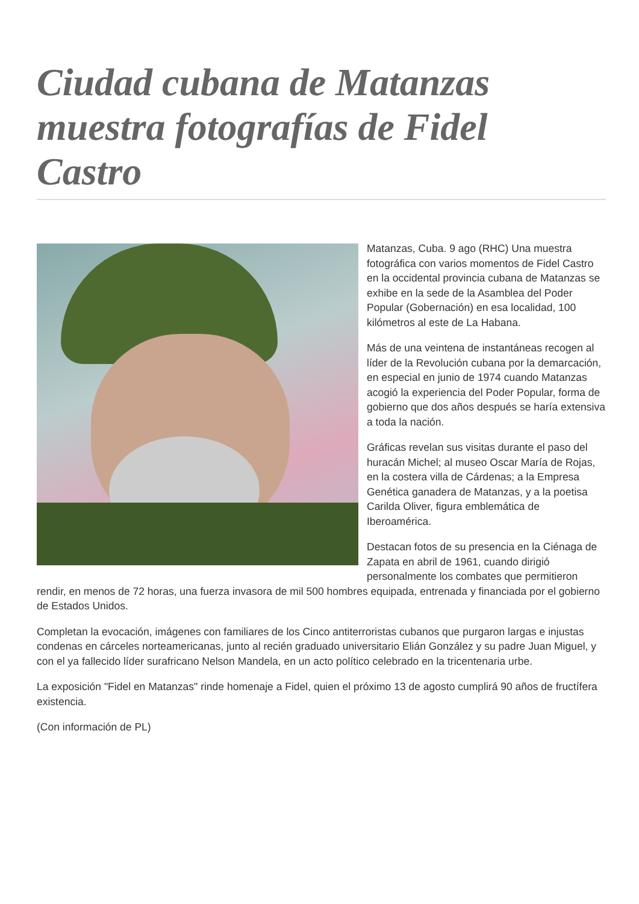Ciudad cubana de Matanzas muestra fotografías de Fidel Castro
Matanzas, Cuba. 9 ago (RHC) Una muestra fotográfica con varios momentos de Fidel Castro en la occidental provincia cubana de Matanzas se exhibe en la sede de la Asamblea del Poder Popular (Gobernación) en esa localidad, 100 kilómetros al este de La Habana.
Más de una veintena de instantáneas recogen al líder de la Revolución cubana por la demarcación, en especial en junio de 1974 cuando Matanzas acogió la experiencia del Poder Popular, forma de gobierno que dos años después se haría extensiva a toda la nación.
Gráficas revelan sus visitas durante el paso del huracán Michel; al museo Oscar María de Rojas, en la costera villa de Cárdenas; a la Empresa Genética ganadera de Matanzas, y a la poetisa Carilda Oliver, figura emblemática de Iberoamérica.
Destacan fotos de su presencia en la Ciénaga de Zapata en abril de 1961, cuando dirigió personalmente los combates que permitieron rendir, en menos de 72 horas, una fuerza invasora de mil 500 hombres equipada, entrenada y financiada por el gobierno de Estados Unidos.
Completan la evocación, imágenes con familiares de los Cinco antiterroristas cubanos que purgaron largas e injustas condenas en cárceles norteamericanas, junto al recién graduado universitario Elián González y su padre Juan Miguel, y con el ya fallecido líder surafricano Nelson Mandela, en un acto político celebrado en la tricentenaria urbe.
La exposición "Fidel en Matanzas" rinde homenaje a Fidel, quien el próximo 13 de agosto cumplirá 90 años de fructífera existencia.
(Con información de PL)